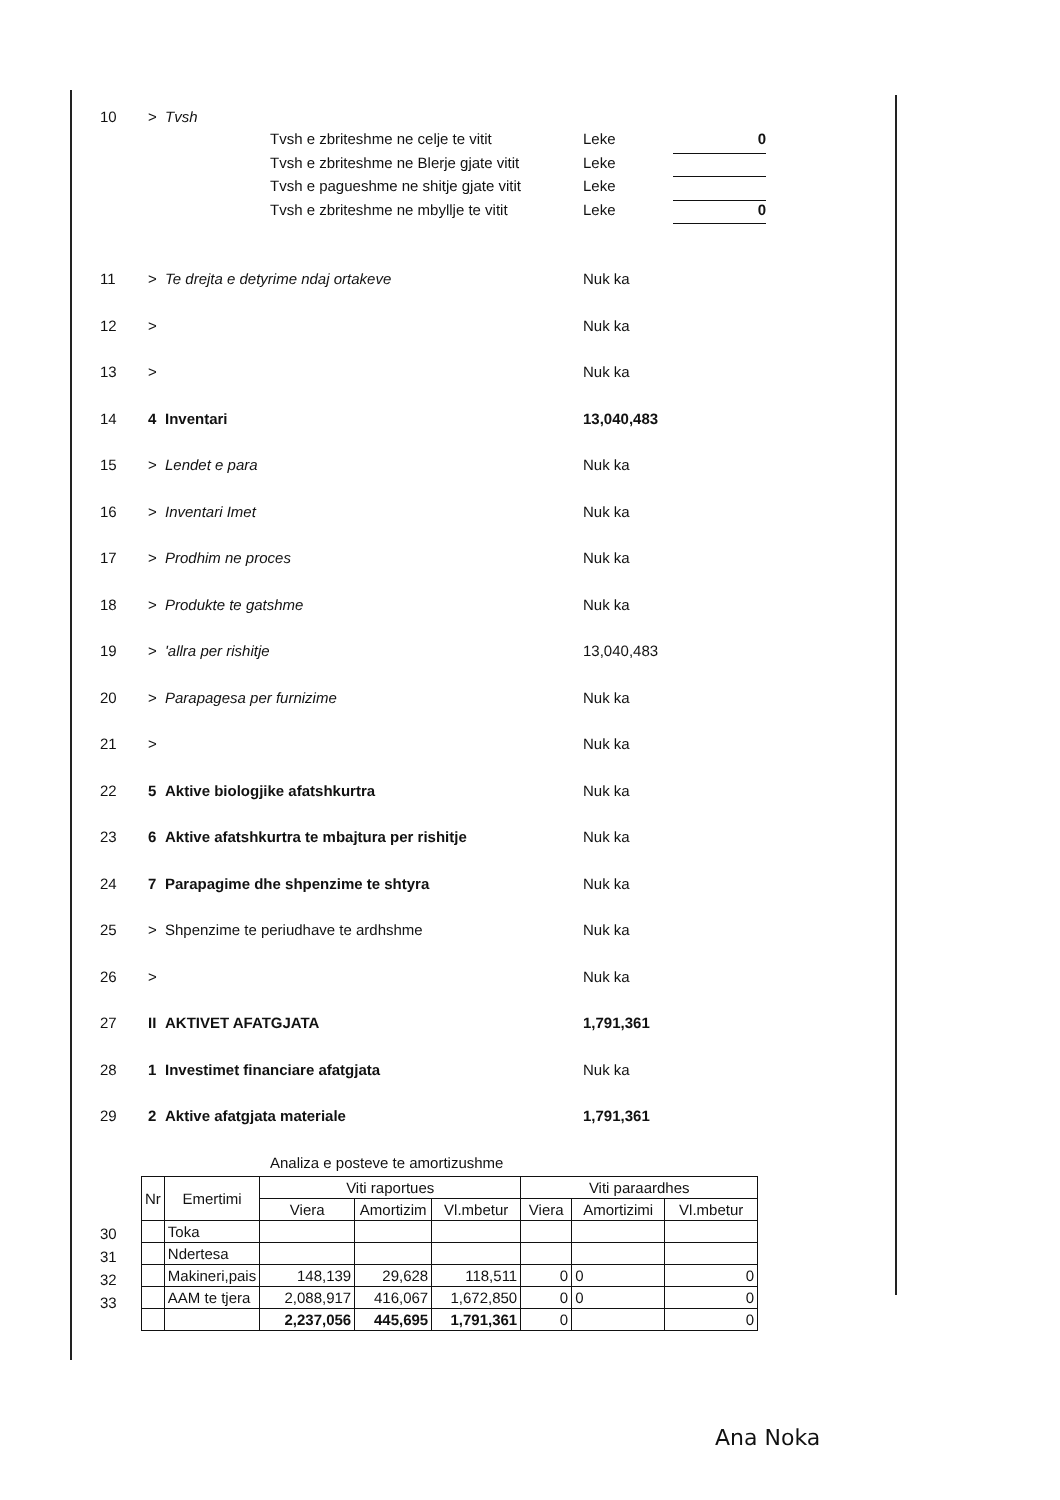10 > Tvsh
Tvsh e zbriteshme ne celje te vitit Leke 0
Tvsh e zbriteshme ne Blerje gjate vitit Leke
Tvsh e pagueshme ne shitje gjate vitit Leke
Tvsh e zbriteshme ne mbyllje te vitit Leke 0
11 > Te drejta e detyrime ndaj ortakeve Nuk ka
12 > Nuk ka
13 > Nuk ka
14 4 Inventari 13,040,483
15 > Lendet e para Nuk ka
16 > Inventari Imet Nuk ka
17 > Prodhim ne proces Nuk ka
18 > Produkte te gatshme Nuk ka
19 > 'allra per rishitje 13,040,483
20 > Parapagesa per furnizime Nuk ka
21 > Nuk ka
22 5 Aktive biologjike afatshkurtra Nuk ka
23 6 Aktive afatshkurtra te mbajtura per rishitje Nuk ka
24 7 Parapagime dhe shpenzime te shtyra Nuk ka
25 > Shpenzime te periudhave te ardhshme Nuk ka
26 > Nuk ka
27 II AKTIVET AFATGJATA 1,791,361
28 1 Investimet financiare afatgjata Nuk ka
29 2 Aktive afatgjata materiale 1,791,361
Analiza e posteve te amortizushme
30
31
32
33
| Nr | Emertimi | Viti raportues | | | Viti paraardhes | | |
| --- | --- | --- | --- | --- | --- | --- | --- |
| | | Viera | Amortizim | Vl.mbetur | Viera | Amortizimi | Vl.mbetur |
| | Toka | | | | | | |
| | Ndertesa | | | | | | |
| | Makineri,pais | 148,139 | 29,628 | 118,511 | 0 | 0 | 0 |
| | AAM te tjera | 2,088,917 | 416,067 | 1,672,850 | 0 | 0 | 0 |
| | | 2,237,056 | 445,695 | 1,791,361 | 0 | | 0 |
Ana Noka